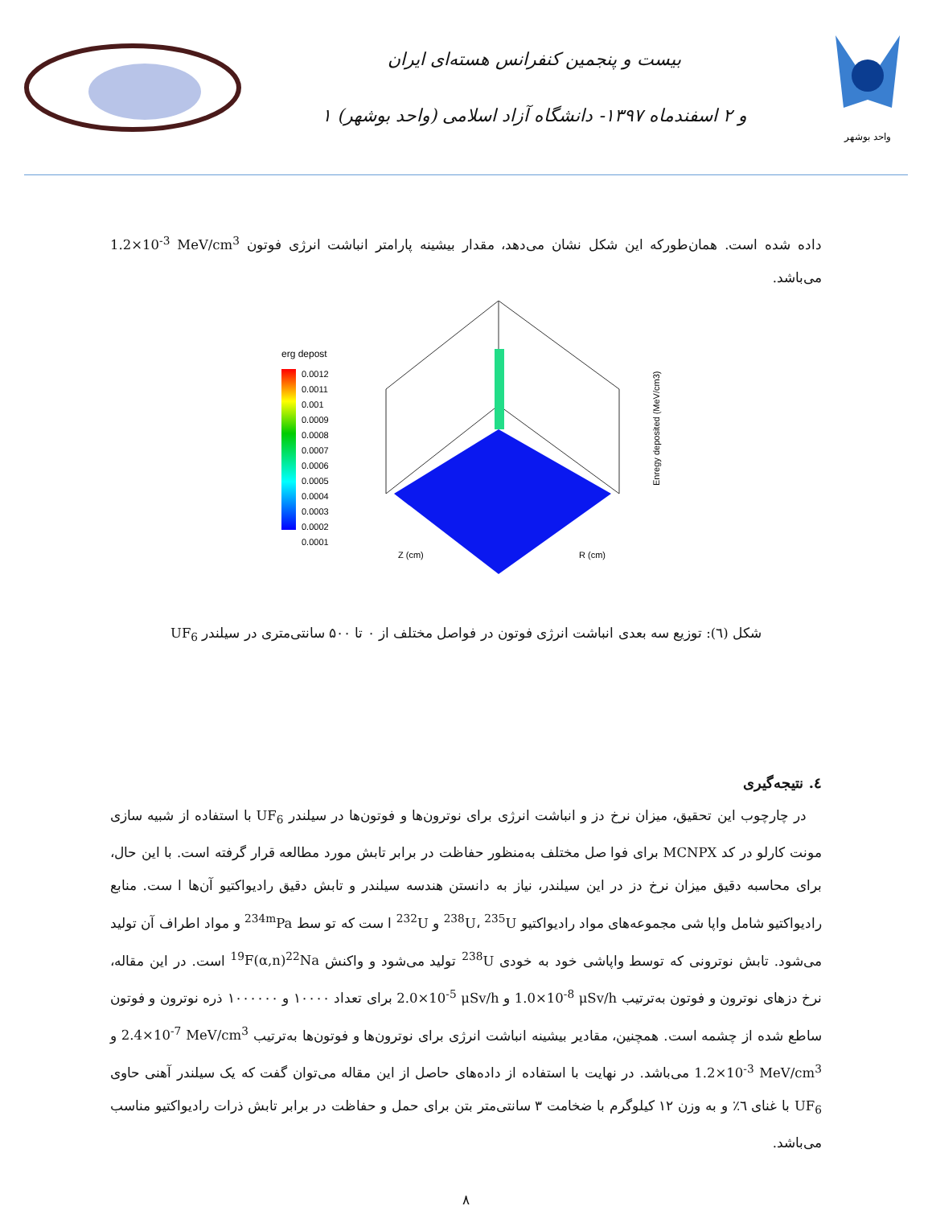بیست و پنجمین کنفرانس هسته‌ای ایران
۱ و ۲ اسفندماه ۱۳۹۷- دانشگاه آزاد اسلامی (واحد بوشهر)
واحد بوشهر
داده شده است. همان‌طورکه این شکل نشان می‌دهد، مقدار بیشینه پارامتر انباشت انرژی فوتون 1.2×10<sup>-3</sup> MeV/cm<sup>3</sup> می‌باشد.
erg depost
0.0012
0.0011
0.001
0.0009
0.0008
0.0007
0.0006
0.0005
0.0004
0.0003
0.0002
0.0001
Z (cm)
R (cm)
Enregy deposited (MeV/cm3)
شکل (٦): توزیع سه بعدی انباشت انرژی فوتون در فواصل مختلف از ۰ تا ۵۰۰ سانتی‌متری در سیلندر UF<sub>6</sub>
٤. نتیجه‌گیری
در چارچوب این تحقیق، میزان نرخ دز و انباشت انرژی برای نوترون‌ها و فوتون‌ها در سیلندر UF<sub>6</sub> با استفاده از شبیه سازی مونت کارلو در کد MCNPX برای فوا صل مختلف به‌منظور حفاظت در برابر تابش مورد مطالعه قرار گرفته است. با این حال، برای محاسبه دقیق میزان نرخ دز در این سیلندر، نیاز به دانستن هندسه سیلندر و تابش دقیق رادیواکتیو آن‌ها ا ست. منابع رادیواکتیو شامل واپا شی مجموعه‌های مواد رادیواکتیو <sup>238</sup>U، <sup>235</sup>U و <sup>232</sup>U ا ست که تو سط <sup>234m</sup>Pa و مواد اطراف آن تولید می‌شود. تابش نوترونی که توسط واپاشی خود به خودی <sup>238</sup>U تولید می‌شود و واکنش <sup>19</sup>F(α,n)<sup>22</sup>Na است. در این مقاله، نرخ دزهای نوترون و فوتون به‌ترتیب 1.0×10<sup>-8</sup> μSv/h و 2.0×10<sup>-5</sup> μSv/h برای تعداد ۱۰۰۰۰ و ۱۰۰۰۰۰۰ ذره نوترون و فوتون ساطع شده از چشمه است. همچنین، مقادیر بیشینه انباشت انرژی برای نوترون‌ها و فوتون‌ها به‌ترتیب 2.4×10<sup>-7</sup> MeV/cm<sup>3</sup> و 1.2×10<sup>-3</sup> MeV/cm<sup>3</sup> می‌باشد. در نهایت با استفاده از داده‌های حاصل از این مقاله می‌توان گفت که یک سیلندر آهنی حاوی UF<sub>6</sub> با غنای ٦٪ و به وزن ۱۲ کیلوگرم با ضخامت ۳ سانتی‌متر بتن برای حمل و حفاظت در برابر تابش ذرات رادیواکتیو مناسب می‌باشد.
۸